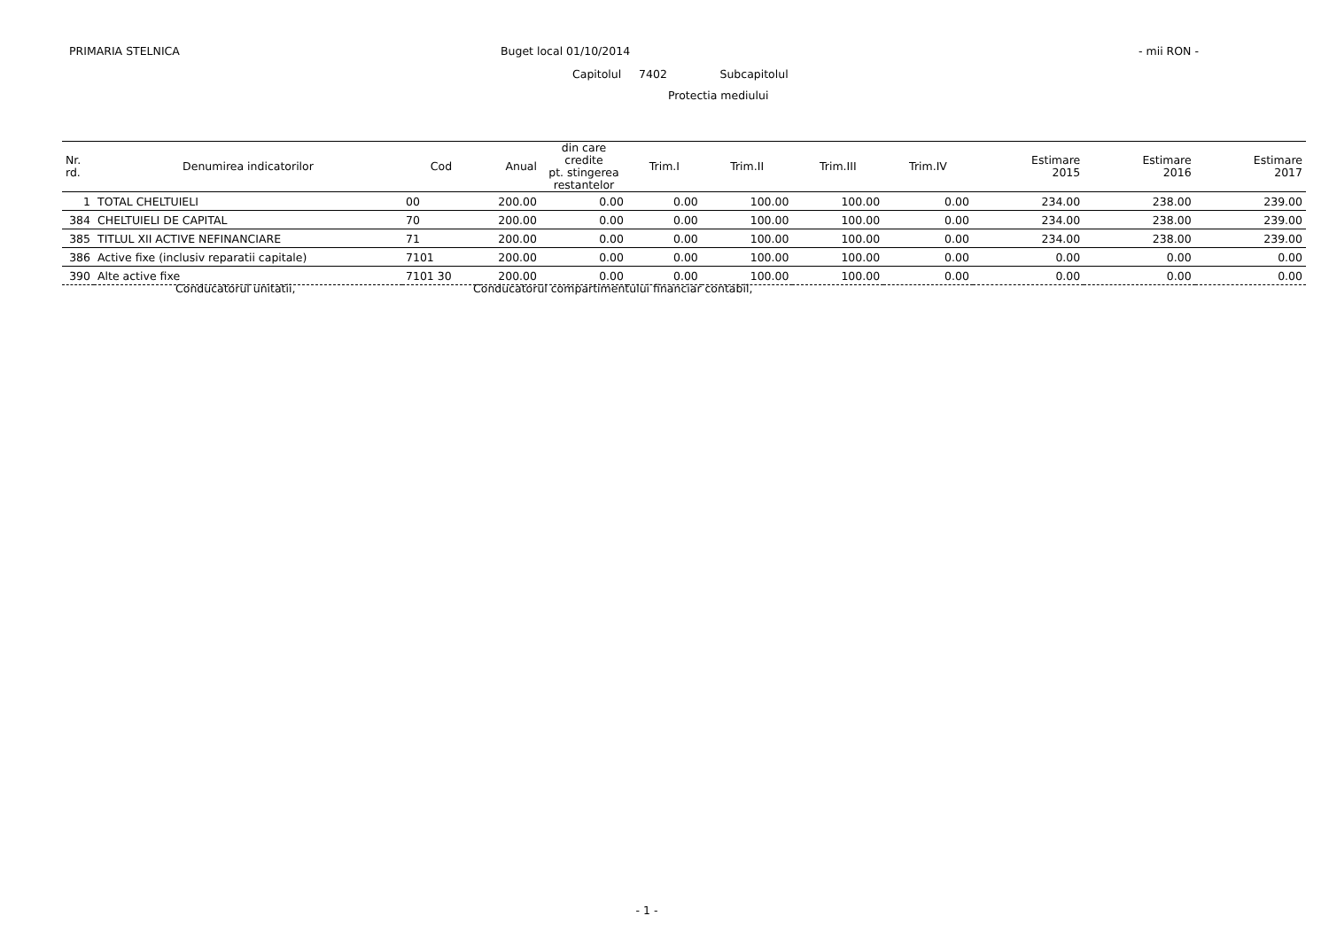PRIMARIA STELNICA Buget local 01/10/2014 - mii RON -
Capitolul 7402 Subcapitolul
Protectia mediului
| Nr. rd. | Denumirea indicatorilor | Cod | Anual | din care credite pt. stingerea restantelor | Trim.I | Trim.II | Trim.III | Trim.IV | Estimare 2015 | Estimare 2016 | Estimare 2017 |
| --- | --- | --- | --- | --- | --- | --- | --- | --- | --- | --- | --- |
| 1 | TOTAL CHELTUIELI | 00 | 200.00 | 0.00 | 0.00 | 100.00 | 100.00 | 0.00 | 234.00 | 238.00 | 239.00 |
| 384 | CHELTUIELI DE CAPITAL | 70 | 200.00 | 0.00 | 0.00 | 100.00 | 100.00 | 0.00 | 234.00 | 238.00 | 239.00 |
| 385 | TITLUL XII ACTIVE NEFINANCIARE | 71 | 200.00 | 0.00 | 0.00 | 100.00 | 100.00 | 0.00 | 234.00 | 238.00 | 239.00 |
| 386 | Active fixe (inclusiv reparatii capitale) | 7101 | 200.00 | 0.00 | 0.00 | 100.00 | 100.00 | 0.00 | 0.00 | 0.00 | 0.00 |
| 390 | Alte active fixe | 7101 30 | 200.00 | 0.00 | 0.00 | 100.00 | 100.00 | 0.00 | 0.00 | 0.00 | 0.00 |
Conducatorul unitatii, Conducatorul compartimentului financiar contabil,
- 1 -